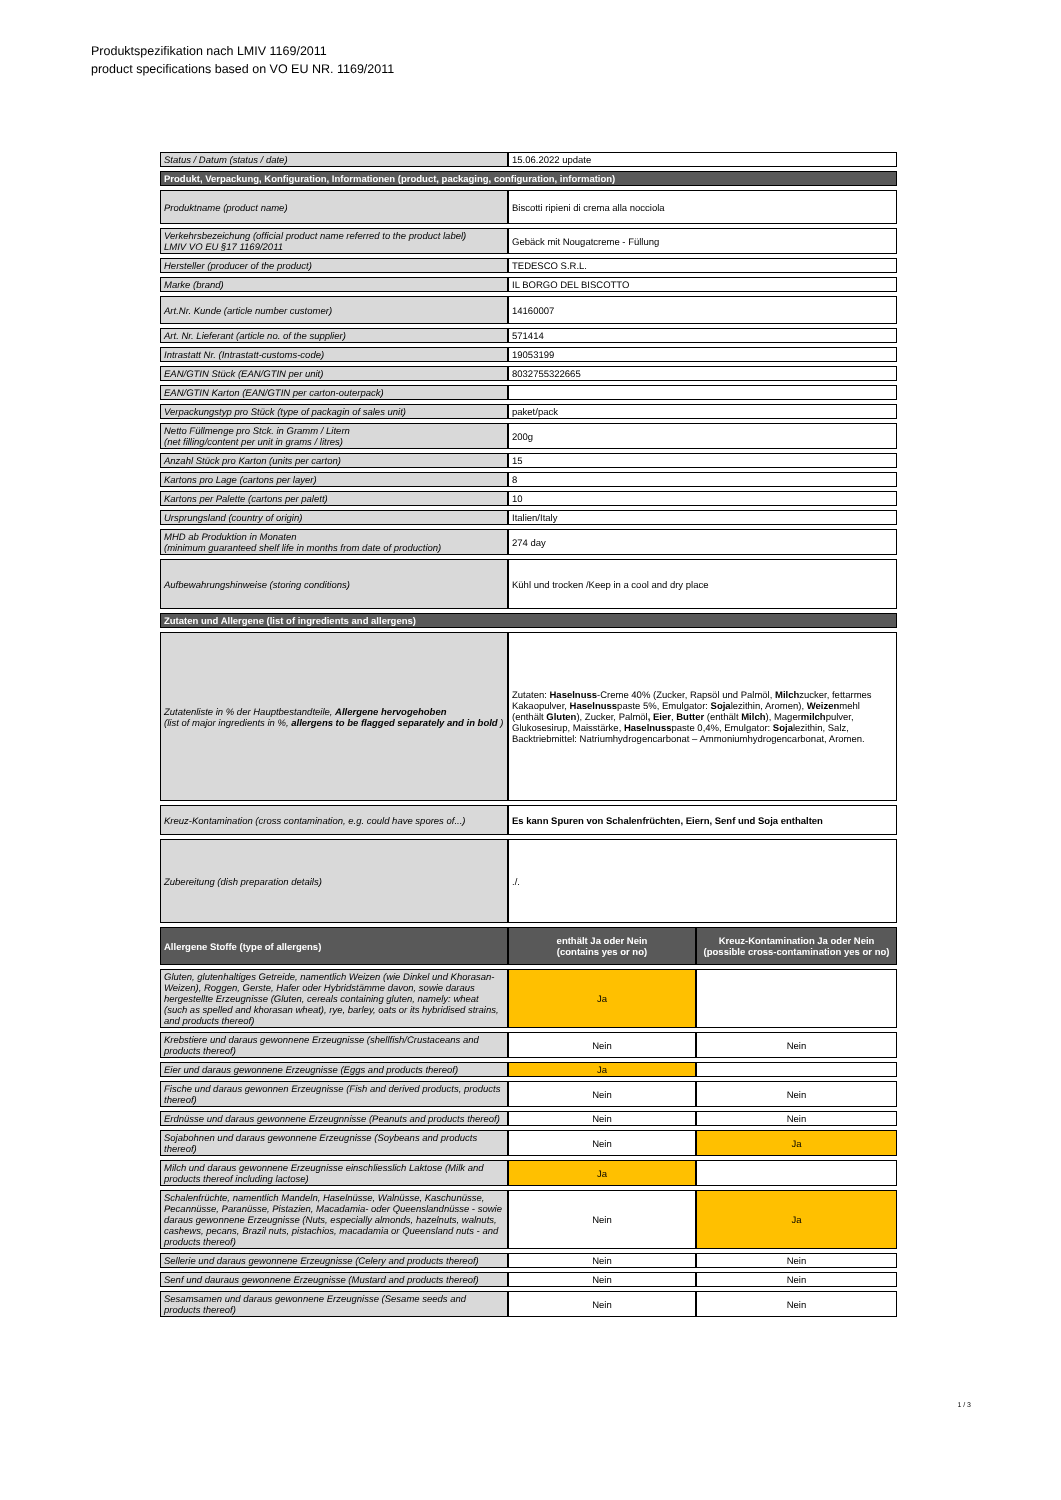Produktspezifikation nach LMIV 1169/2011
product specifications based on VO EU NR. 1169/2011
| Status / Datum (status / date) | 15.06.2022 update | |
| Produkt, Verpackung, Konfiguration, Informationen (product, packaging, configuration, information) | | |
| Produktname (product name) | Biscotti ripieni di crema alla nocciola | |
| Verkehrsbezeichung (official product name referred to the product label) LMIV VO EU §17 1169/2011 | Gebäck mit Nougatcreme - Füllung | |
| Hersteller (producer of the product) | TEDESCO S.R.L. | |
| Marke (brand) | IL BORGO DEL BISCOTTO | |
| Art.Nr. Kunde (article number customer) | 14160007 | |
| Art. Nr. Lieferant (article no. of the supplier) | 571414 | |
| Intrastatt Nr. (Intrastatt-customs-code) | 19053199 | |
| EAN/GTIN Stück (EAN/GTIN per unit) | 8032755322665 | |
| EAN/GTIN Karton (EAN/GTIN per carton-outerpack) | | |
| Verpackungstyp pro Stück (type of packagin of sales unit) | paket/pack | |
| Netto Füllmenge pro Stck. in Gramm / Litern (net filling/content per unit in grams / litres) | 200g | |
| Anzahl Stück pro Karton (units per carton) | 15 | |
| Kartons pro Lage (cartons per layer) | 8 | |
| Kartons per Palette (cartons per palett) | 10 | |
| Ursprungsland (country of origin) | Italien/Italy | |
| MHD ab Produktion in Monaten (minimum guaranteed shelf life in months from date of production) | 274 day | |
| Aufbewahrungshinweise (storing conditions) | Kühl und trocken /Keep in a cool and dry place | |
| Zutaten und Allergene (list of ingredients and allergens) | | |
| Zutatenliste in % der Hauptbestandteile, Allergene hervogehoben (list of major ingredients in %, allergens to be flagged separately and in bold ) | Zutaten: Haselnuss -Creme 40% (Zucker, Rapsöl und Palmöl, Milch zucker, fettarmes Kakaopulver, Haselnuss paste 5%, Emulgator: Soja lezithin, Aromen), Weizen mehl (enthält Gluten ), Zucker, Palmöl , Eier , Butter (enthält Milch ), Mager milch pulver, Glukosesirup, Maisstärke, Haselnuss paste 0,4%, Emulgator: Soja lezithin, Salz, Backtriebmittel: Natriumhydrogencarbonat – Ammoniumhydrogencarbonat, Aromen. | |
| Kreuz-Kontamination (cross contamination, e.g. could have spores of...) | Es kann Spuren von Schalenfrüchten, Eiern, Senf und Soja enthalten | |
| Zubereitung (dish preparation details) | ./. | |
| Allergene Stoffe (type of allergens) | enthält Ja oder Nein (contains yes or no) | Kreuz-Kontamination Ja oder Nein (possible cross-contamination yes or no) |
| Gluten, glutenhaltiges Getreide, namentlich Weizen (wie Dinkel und Khorasan-Weizen), Roggen, Gerste, Hafer oder Hybridstämme davon, sowie daraus hergestellte Erzeugnisse (Gluten, cereals containing gluten, namely: wheat (such as spelled and khorasan wheat), rye, barley, oats or its hybridised strains, and products thereof) | Ja | |
| Krebstiere und daraus gewonnene Erzeugnisse (shellfish/Crustaceans and products thereof) | Nein | Nein |
| Eier und daraus gewonnene Erzeugnisse (Eggs and products thereof) | Ja | |
| Fische und daraus gewonnen Erzeugnisse (Fish and derived products, products thereof) | Nein | Nein |
| Erdnüsse und daraus gewonnene Erzeugnnisse (Peanuts and products thereof) | Nein | Nein |
| Sojabohnen und daraus gewonnene Erzeugnisse (Soybeans and products thereof) | Nein | Ja |
| Milch und daraus gewonnene Erzeugnisse einschliesslich Laktose (Milk and products thereof including lactose) | Ja | |
| Schalenfrüchte, namentlich Mandeln, Haselnüsse, Walnüsse, Kaschunüsse, Pecannüsse, Paranüsse, Pistazien, Macadamia- oder Queenslandnüsse - sowie daraus gewonnene Erzeugnisse (Nuts, especially almonds, hazelnuts, walnuts, cashews, pecans, Brazil nuts, pistachios, macadamia or Queensland nuts - and products thereof) | Nein | Ja |
| Sellerie und daraus gewonnene Erzeugnisse (Celery and products thereof) | Nein | Nein |
| Senf und dauraus gewonnene Erzeugnisse (Mustard and products thereof) | Nein | Nein |
| Sesamsamen und daraus gewonnene Erzeugnisse (Sesame seeds and products thereof) | Nein | Nein |
1 / 3